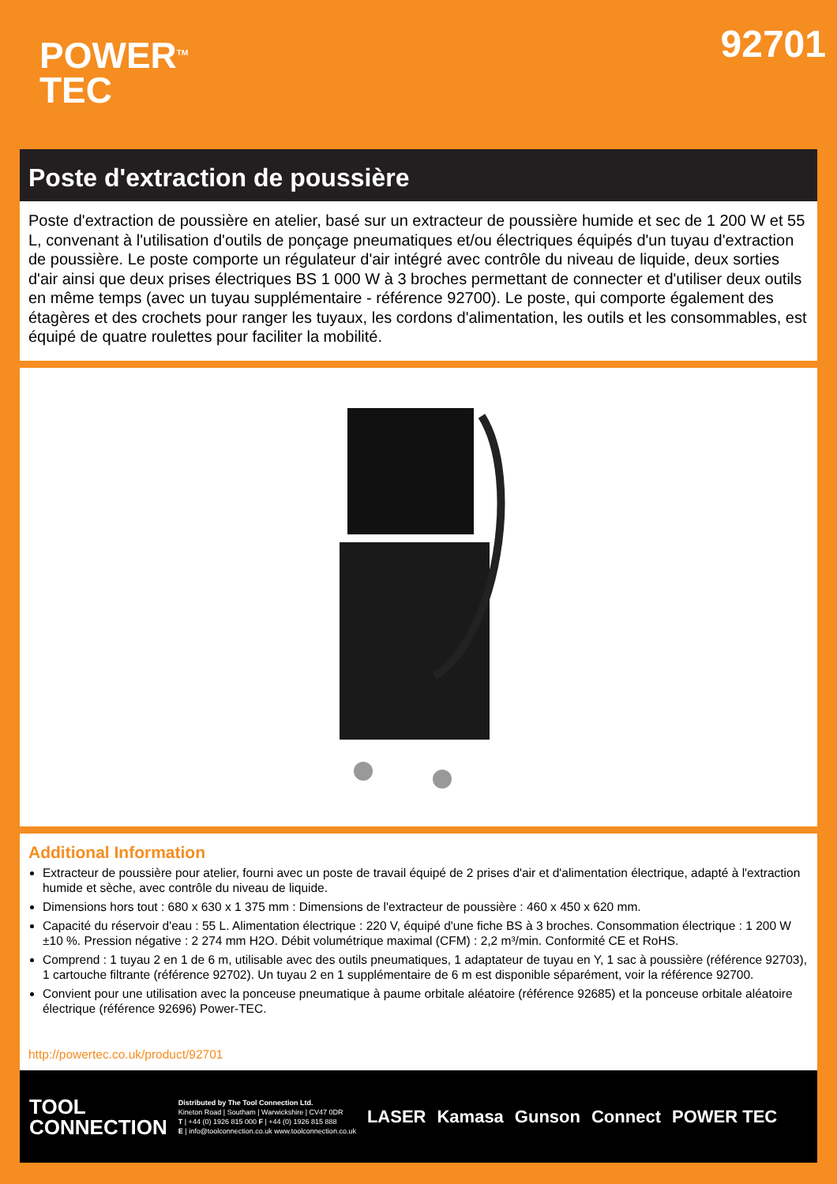POWER<sup>TM</sup>
TEC
92701
Poste d'extraction de poussière
Poste d'extraction de poussière en atelier, basé sur un extracteur de poussière humide et sec de 1 200 W et 55 L, convenant à l'utilisation d'outils de ponçage pneumatiques et/ou électriques équipés d'un tuyau d'extraction de poussière. Le poste comporte un régulateur d'air intégré avec contrôle du niveau de liquide, deux sorties d'air ainsi que deux prises électriques BS 1 000 W à 3 broches permettant de connecter et d'utiliser deux outils en même temps (avec un tuyau supplémentaire - référence 92700). Le poste, qui comporte également des étagères et des crochets pour ranger les tuyaux, les cordons d'alimentation, les outils et les consommables, est équipé de quatre roulettes pour faciliter la mobilité.
Additional Information
Extracteur de poussière pour atelier, fourni avec un poste de travail équipé de 2 prises d'air et d'alimentation électrique, adapté à l'extraction humide et sèche, avec contrôle du niveau de liquide.
Dimensions hors tout : 680 x 630 x 1 375 mm : Dimensions de l'extracteur de poussière : 460 x 450 x 620 mm.
Capacité du réservoir d'eau : 55 L. Alimentation électrique : 220 V, équipé d'une fiche BS à 3 broches. Consommation électrique : 1 200 W ±10 %. Pression négative : 2 274 mm H2O. Débit volumétrique maximal (CFM) : 2,2 m³/min. Conformité CE et RoHS.
Comprend : 1 tuyau 2 en 1 de 6 m, utilisable avec des outils pneumatiques, 1 adaptateur de tuyau en Y, 1 sac à poussière (référence 92703), 1 cartouche filtrante (référence 92702). Un tuyau 2 en 1 supplémentaire de 6 m est disponible séparément, voir la référence 92700.
Convient pour une utilisation avec la ponceuse pneumatique à paume orbitale aléatoire (référence 92685) et la ponceuse orbitale aléatoire électrique (référence 92696) Power-TEC.
http://powertec.co.uk/product/92701
TOOL
CONNECTION
Distributed by The Tool Connection Ltd.
Kineton Road | Southam | Warwickshire | CV47 0DR
T | +44 (0) 1926 815 000 F | +44 (0) 1926 815 888
E | info@toolconnection.co.uk www.toolconnection.co.uk
LASER Kamasa Gunson Connect POWER TEC